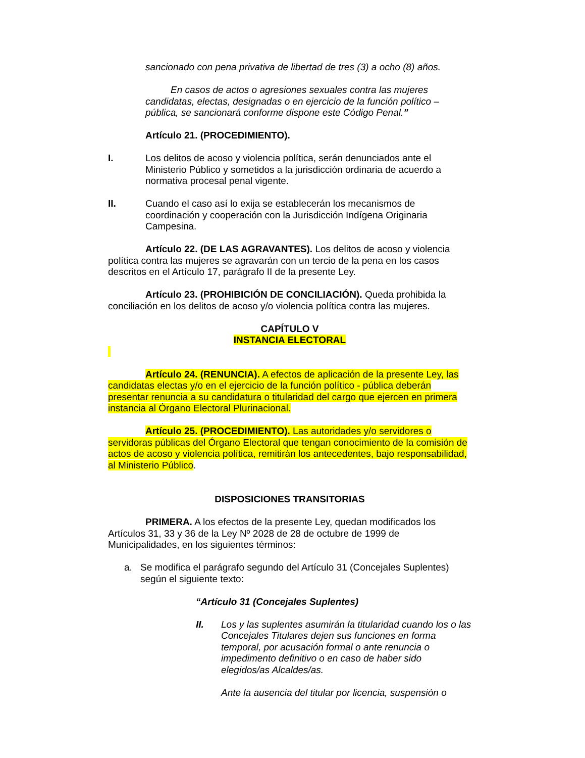sancionado con pena privativa de libertad de tres (3) a ocho (8) años.
En casos de actos o agresiones sexuales contra las mujeres candidatas, electas, designadas o en ejercicio de la función político – pública, se sancionará conforme dispone este Código Penal.”
Artículo 21. (PROCEDIMIENTO).
I. Los delitos de acoso y violencia política, serán denunciados ante el Ministerio Público y sometidos a la jurisdicción ordinaria de acuerdo a normativa procesal penal vigente.
II. Cuando el caso así lo exija se establecerán los mecanismos de coordinación y cooperación con la Jurisdicción Indígena Originaria Campesina.
Artículo 22. (DE LAS AGRAVANTES). Los delitos de acoso y violencia política contra las mujeres se agravarán con un tercio de la pena en los casos descritos en el Artículo 17, parágrafo II de la presente Ley.
Artículo 23. (PROHIBICIÓN DE CONCILIACIÓN). Queda prohibida la conciliación en los delitos de acoso y/o violencia política contra las mujeres.
CAPÍTULO V
INSTANCIA ELECTORAL
Artículo 24. (RENUNCIA). A efectos de aplicación de la presente Ley, las candidatas electas y/o en el ejercicio de la función político - pública deberán presentar renuncia a su candidatura o titularidad del cargo que ejercen en primera instancia al Órgano Electoral Plurinacional.
Artículo 25. (PROCEDIMIENTO). Las autoridades y/o servidores o servidoras públicas del Órgano Electoral que tengan conocimiento de la comisión de actos de acoso y violencia política, remitirán los antecedentes, bajo responsabilidad, al Ministerio Público.
DISPOSICIONES TRANSITORIAS
PRIMERA. A los efectos de la presente Ley, quedan modificados los Artículos 31, 33 y 36 de la Ley Nº 2028 de 28 de octubre de 1999 de Municipalidades, en los siguientes términos:
a. Se modifica el parágrafo segundo del Artículo 31 (Concejales Suplentes) según el siguiente texto:
“Artículo 31 (Concejales Suplentes)
II. Los y las suplentes asumirán la titularidad cuando los o las Concejales Titulares dejen sus funciones en forma temporal, por acusación formal o ante renuncia o impedimento definitivo o en caso de haber sido elegidos/as Alcaldes/as.
Ante la ausencia del titular por licencia, suspensión o